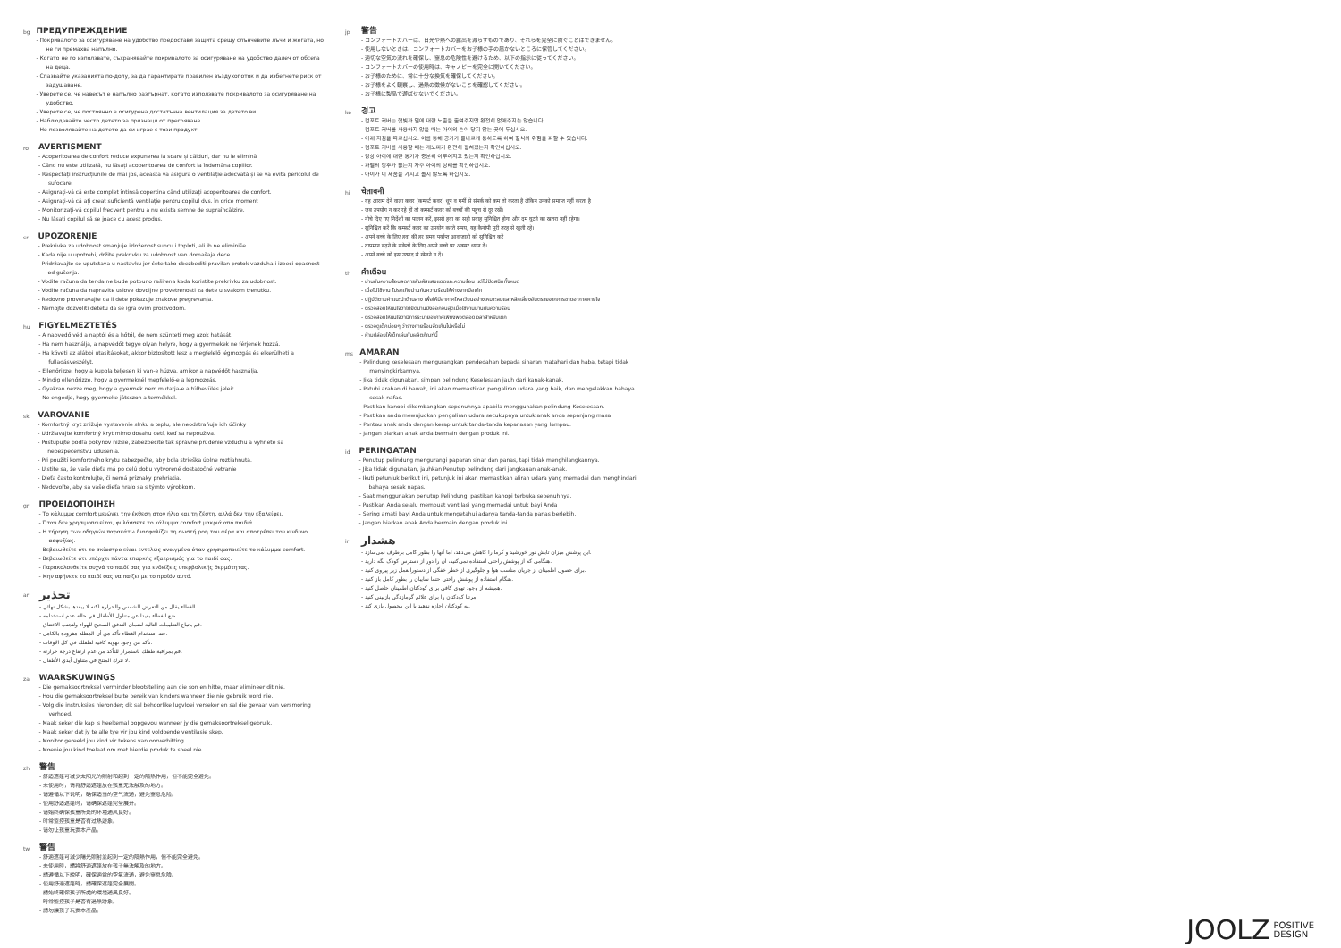bg
ПРЕДУПРЕЖДЕНИЕ
- Покривалото за осигуряване на удобство предоставя защита срещу слънчевите лъчи и жегата, но не ги премахва напълно.
- Когато не го използвате, съхранявайте покривалото за осигуряване на удобство далеч от обсега на деца.
- Спазвайте указанията по-долу, за да гарантирате правилен въздухопоток и да избегнете риск от задушаване.
- Уверете се, че навесът е напълно разгърнат, когато използвате покривалото за осигуряване на удобство.
- Уверете се, че постоянно е осигурена достатъчна вентилация за детето ви
- Наблюдавайте често детето за признаци от прегряване.
- Не позволявайте на детето да си играе с този продукт.
ro
AVERTISMENT
- Acoperitoarea de confort reduce expunerea la soare și călduri, dar nu le elimină
- Când nu este utilizată, nu lăsați acoperitoarea de confort la îndemâna copiilor.
- Respectați instrucțiunile de mai jos, aceasta va asigura o ventilație adecvată și se va evita pericolul de sufocare.
- Asigurați-vă că este complet întinsă copertina când utilizați acoperitoarea de confort.
- Asigurați-vă că ați creat suficientă ventilație pentru copilul dvs. în orice moment
- Monitorizați-vă copilul frecvent pentru a nu exista semne de supraîncălzire.
- Nu lăsați copilul să se joace cu acest produs.
sr
UPOZORENJE
- Prekrivka za udobnost smanjuje izloženost suncu i toploti, ali ih ne eliminiše.
- Kada nije u upotrebi, držite prekrivku za udobnost van domašaja dece.
- Pridržavajte se uputstava u nastavku jer ćete tako obezbediti pravilan protok vazduha i izbeći opasnost od gušenja.
- Vodite računa da tenda ne bude potpuno raširena kada koristite prekrivku za udobnost.
- Vodite računa da napravite uslove dovoljne provetrenosti za dete u svakom trenutku.
- Redovno proveravajte da li dete pokazuje znakove pregrevanja.
- Nemojte dozvoliti detetu da se igra ovim proizvodom.
hu
FIGYELMEZTETÉS
- A napvédő véd a naptól és a hőtől, de nem szünteti meg azok hatását.
- Ha nem használja, a napvédőt tegye olyan helyre, hogy a gyermekek ne férjenek hozzá.
- Ha követi az alábbi utasításokat, akkor biztosított lesz a megfelelő légmozgás és elkerülheti a fulladásveszélyt.
- Ellenőrizze, hogy a kupola teljesen ki van-e húzva, amikor a napvédőt használja.
- Mindig ellenőrizze, hogy a gyermeknél megfelelő-e a légmozgás.
- Gyakran nézze meg, hogy a gyermek nem mutatja-e a túlhevülés jeleit.
- Ne engedje, hogy gyermeke játsszon a termékkel.
sk
VAROVANIE
- Komfortný kryt znižuje vystavenie slnku a teplu, ale neodstraňuje ich účinky
- Udržiavajte komfortný kryt mimo dosahu detí, keď sa nepoužíva.
- Postupujte podľa pokynov nižšie, zabezpečíte tak správne prúdenie vzduchu a vyhnete sa nebezpečenstvu udusenia.
- Pri použití komfortného krytu zabezpečte, aby bola strieška úplne roztiahnutá.
- Uistite sa, že vaše dieťa má po celú dobu vytvorené dostatočné vetranie
- Dieťa často kontrolujte, či nemá príznaky prehriatia.
- Nedovoľte, aby sa vaše dieťa hralo sa s týmto výrobkom.
gr
ΠΡΟΕΙΔΟΠΟΙΗΣΗ
- Το κάλυμμα comfort μειώνει την έκθεση στον ήλιο και τη ζέστη, αλλά δεν την εξαλείφει.
- Όταν δεν χρησιμοποιείται, φυλάσσετε το κάλυμμα comfort μακριά από παιδιά.
- Η τήρηση των οδηγιών παρακάτω διασφαλίζει τη σωστή ροή του αέρα και αποτρέπει τον κίνδυνο ασφυξίας.
- Βεβαιωθείτε ότι το σκίαστρο είναι εντελώς ανοιγμένο όταν χρησιμοποιείτε το κάλυμμα comfort.
- Βεβαιωθείτε ότι υπάρχει πάντα επαρκής εξαερισμός για το παιδί σας.
- Παρακολουθείτε συχνά το παιδί σας για ενδείξεις υπερβολικής θερμότητας.
- Μην αφήνετε το παιδί σας να παίζει με το προϊόν αυτό.
ar
تحذير
- الغطاء يقلل من التعرض للشمس والحرارة لكنه لا يبعدها بشكل نهائي.
- ضع الغطاء بعيدا عن متناول الأطفال في حالة عدم استخدامه.
- قم باتباع التعليمات التالية لضمان التدفق الصحيح للهواء ولتجنب الاختناق.
- عند استخدام الغطاء تأكد من أن المظلة مفرودة بالكامل.
- تأكد من وجود تهوية كافية لطفلك في كل الأوقات.
- قم بمراقبة طفلك باستمرار للتأكد من عدم ارتفاع درجة حرارته.
- لا تترك المنتج في متناول أيدي الأطفال.
za
WAARSKUWINGS
- Die gemaksoortreksel verminder blootstelling aan die son en hitte, maar elimineer dit nie.
- Hou die gemaksoortreksel buite bereik van kinders wanneer die nie gebruik word nie.
- Volg die instruksies hieronder; dit sal behoorlike lugvloei verseker en sal die gevaar van versmoring verhoed.
- Maak seker die kap is heeltemal oopgevou wanneer jy die gemaksoortreksel gebruik.
- Maak seker dat jy te alle tye vir jou kind voldoende ventilasie skep.
- Monitor gereeld jou kind vir tekens van oorverhitting.
- Moenie jou kind toelaat om met hierdie produk te speel nie.
zh
警告
- 舒适遮篷可减少太阳光的照射和起到一定的隔热作用，但不能完全避免。
- 未使用时，请将舒适遮篷放在孩童无法触及的地方。
- 请遵循以下说明，确保适当的空气流通，避免窒息危险。
- 使用舒适遮篷时，请确保遮篷完全展开。
- 请始终确保孩童所处的环境通风良好。
- 时常监控孩童是否有过热迹象。
- 请勿让孩童玩耍本产品。
tw
警告
- 舒適遮篷可減少陽光照射並起到一定的隔熱作用，但不能完全避免。
- 未使用時，請將舒適遮篷放在孩子無法觸及的地方。
- 請遵循以下說明，確保適當的空氣流通，避免窒息危險。
- 使用舒適遮篷時，請確保遮篷完全展開。
- 請始終確保孩子所處的環境通風良好。
- 時常監控孩子是否有過熱跡象。
- 請勿讓孩子玩耍本產品。
jp
警告
- コンフォートカバーは、日光や熱への露出を減らすものであり、それらを完全に防ぐことはできません。
- 使用しないときは、コンフォートカバーをお子様の手の届かないところに保管してください。
- 適切な空気の流れを確保し、窒息の危険性を避けるため、以下の指示に従ってください。
- コンフォートカバーの使用時は、キャノピーを完全に開いてください。
- お子様のために、常に十分な換気を確保してください。
- お子様をよく観察し、過熱の徴候がないことを確認してください。
- お子様に製品で遊ばせないでください。
ko
경고
- 컴포트 커버는 햇빛과 열에 대한 노출을 줄여주지만 완전히 없애주지는 않습니다.
- 컴포트 커버를 사용하지 않을 때는 아이의 손이 닿지 않는 곳에 두십시오.
- 아래 지침을 따르십시오. 이를 통해 공기가 올바르게 통하도록 하여 질식의 위험을 피할 수 있습니다.
- 컴포트 커버를 사용할 때는 캐노피가 완전히 펼쳐졌는지 확인하십시오.
- 항상 아이에 대한 통기가 충분히 이루어지고 있는지 확인하십시오.
- 과열의 징후가 없는지 자주 아이의 상태를 확인하십시오.
- 아이가 이 제품을 가지고 놀지 않도록 하십시오.
hi
चेतावनी
- यह आराम देने वाला कवर (कम्फ़र्ट कवर) धूप व गर्मी से संपर्क को कम तो करता है लेकिन उनको समाप्त नहीं करता है
- जब उपयोग न कर रहे हों तो कम्फ़र्ट कवर को बच्चों की पहुंच से दूर रखें।
- नीचे दिए गए निर्देशों का पालन करें, इससे हवा का सही प्रवाह सुनिश्चित होगा और दम घुटने का खतरा नहीं रहेगा।
- सुनिश्चित करें कि कम्फ़र्ट कवर का उपयोग करते समय, यह कैनोपी पूरी तरह से खुली रहे।
- अपने बच्चे के लिए हवा की हर समय पर्याप्त आवाजाही को सुनिश्चित करें
- तापमान बढ़ने के संकेतों के लिए अपने बच्चे पर अक्सर ध्यान दें।
- अपने बच्चे को इस उत्पाद से खेलने न दें।
th
คำเตือน
- ม่านกันความร้อนลดการสัมผัสแสงแดดและความร้อน แต่ไม่ปิดสนิททั้งหมด
- เมื่อไม่ใช้งาน โปรดเก็บม่านกันความร้อนให้ห่างจากมือเด็ก
- ปฏิบัติตามคำแนะนำด้านล่าง เพื่อให้มีอากาศไหลเวียนอย่างเหมาะสมและหลีกเลี่ยงอันตรายจากการขาดอากาศหายใจ
- ตรวจสอบให้แน่ใจว่าได้ยืดม่านบังออกจนสุดเมื่อใช้งานม่านกันความร้อน
- ตรวจสอบให้แน่ใจว่ามีการระบายอากาศเพียงพอตลอดเวลาสำหรับเด็ก
- ตรวจดูเด็กบ่อยๆ ว่าร่างกายร้อนจัดเกินไปหรือไม่
- ห้ามปล่อยให้เด็กเล่นกับผลิตภัณฑ์นี้
ms
AMARAN
- Pelindung keselesaan mengurangkan pendedahan kepada sinaran matahari dan haba, tetapi tidak menyingkirkannya.
- Jika tidak digunakan, simpan pelindung Keselesaan jauh dari kanak-kanak.
- Patuhi arahan di bawah, ini akan memastikan pengaliran udara yang baik, dan mengelakkan bahaya sesak nafas.
- Pastikan kanopi dikembangkan sepenuhnya apabila menggunakan pelindung Keselesaan.
- Pastikan anda mewujudkan pengaliran udara secukupnya untuk anak anda sepanjang masa
- Pantau anak anda dengan kerap untuk tanda-tanda kepanasan yang lampau.
- Jangan biarkan anak anda bermain dengan produk ini.
id
PERINGATAN
- Penutup pelindung mengurangi paparan sinar dan panas, tapi tidak menghilangkannya.
- Jika tidak digunakan, jauhkan Penutup pelindung dari jangkauan anak-anak.
- Ikuti petunjuk berikut ini, petunjuk ini akan memastikan aliran udara yang memadai dan menghindari bahaya sesak napas.
- Saat menggunakan penutup Pelindung, pastikan kanopi terbuka sepenuhnya.
- Pastikan Anda selalu membuat ventilasi yang memadai untuk bayi Anda
- Sering amati bayi Anda untuk mengetahui adanya tanda-tanda panas berlebih.
- Jangan biarkan anak Anda bermain dengan produk ini.
ir
هشدار
- این پوشش میزان تابش نور خورشید و گرما را کاهش می‌دهد، اما آنها را بطور کامل برطرف نمی‌سازد.
- هنگامی که از پوشش راحتی استفاده نمی‌کنید، آن را دور از دسترس کودک نگه دارید.
- برای حصول اطمینان از جریان مناسب هوا و جلوگیری از خطر خفگی از دستورالعمل زیر پیروی کنید.
- هنگام استفاده از پوشش راحتی حتما سایبان را بطور کامل باز کنید.
- همیشه از وجود تهوی کافی برای کودکتان اطمینان حاصل کنید.
- مرتبا کودکتان را برای علائم گرمازدگی بازبینی کنید.
- به کودکتان اجازه ندهید با این محصول بازی کند.
JOOLZ POSITIVE
DESIGN